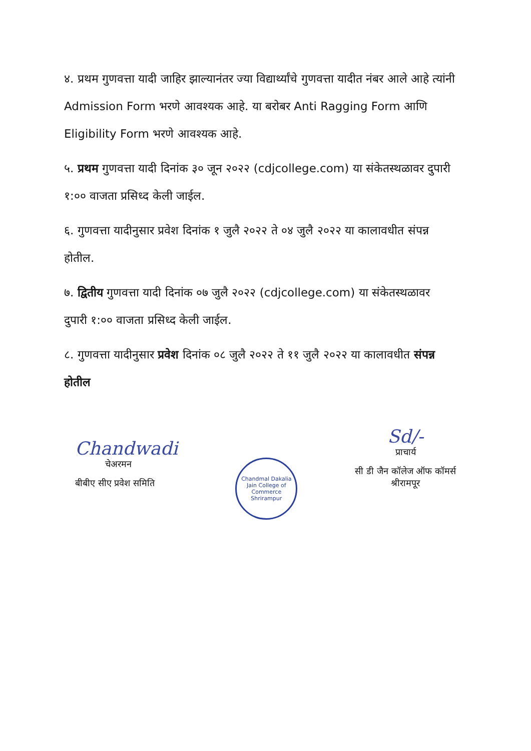४. प्रथम गुणवत्ता यादी जाहिर झाल्यानंतर ज्या विद्यार्थ्यांचे गुणवत्ता यादीत नंबर आले आहे त्यांनी Admission Form भरणे आवश्यक आहे. या बरोबर Anti Ragging Form आणि Eligibility Form भरणे आवश्यक आहे.
५. प्रथम गुणवत्ता यादी दिनांक ३० जून २०२२ (cdjcollege.com) या संकेतस्थळावर दुपारी १:०० वाजता प्रसिध्द केली जाईल.
६. गुणवत्ता यादीनुसार प्रवेश दिनांक १ जुलै २०२२ ते ०४ जुलै २०२२ या कालावधीत संपन्न होतील.
७. द्वितीय गुणवत्ता यादी दिनांक ०७ जुलै २०२२ (cdjcollege.com) या संकेतस्थळावर दुपारी १:०० वाजता प्रसिध्द केली जाईल.
८. गुणवत्ता यादीनुसार प्रवेश दिनांक ०८ जुलै २०२२ ते ११ जुलै २०२२ या कालावधीत संपन्न होतील
Chandwadi
चेअरमन
बीबीए सीए प्रवेश समिति
Chandmal Dakalia Jain College of Commerce
Shrirampur
Sd/-
प्राचार्य
सी डी जैन कॉलेज ऑफ कॉमर्स
श्रीरामपूर